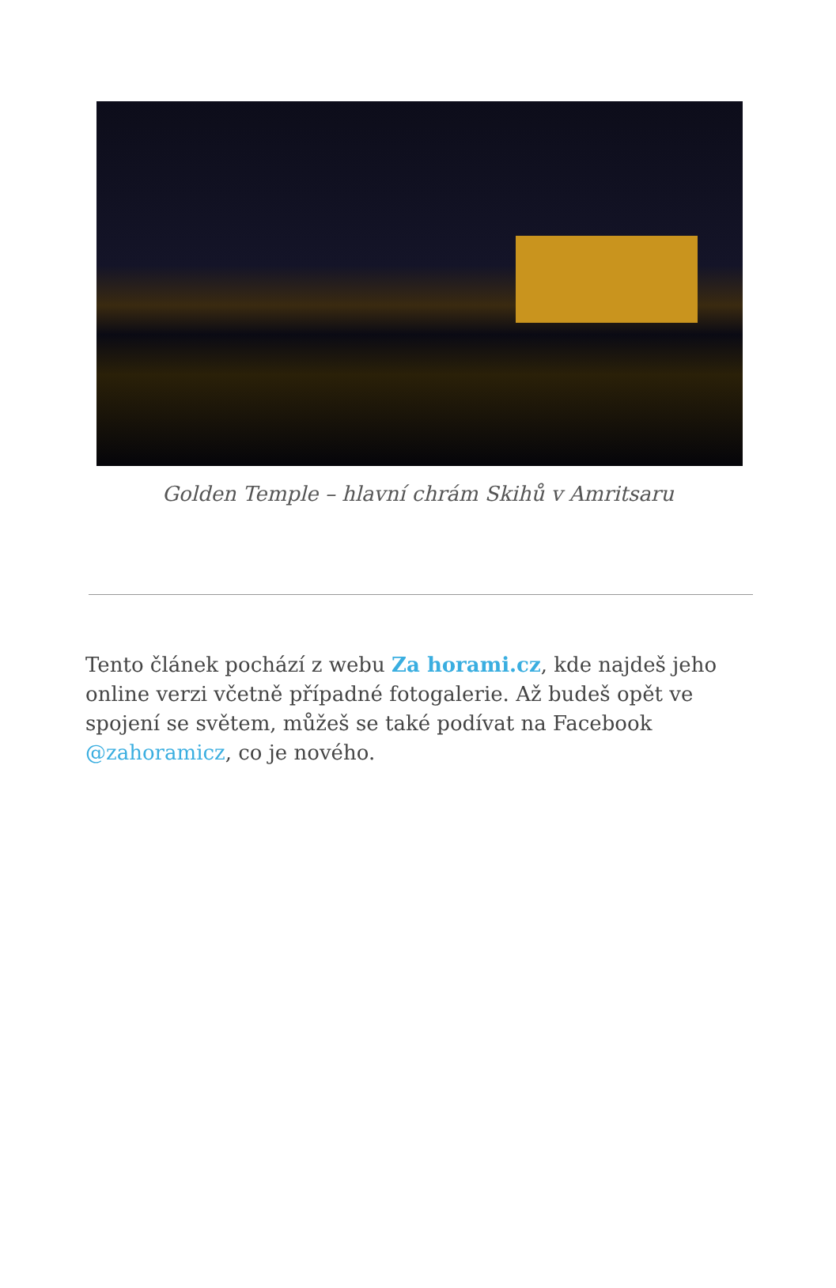Golden Temple – hlavní chrám Skihů v Amritsaru
Tento článek pochází z webu Za horami.cz, kde najdeš jeho online verzi včetně případné fotogalerie. Až budeš opět ve spojení se světem, můžeš se také podívat na Facebook @zahoramicz, co je nového.